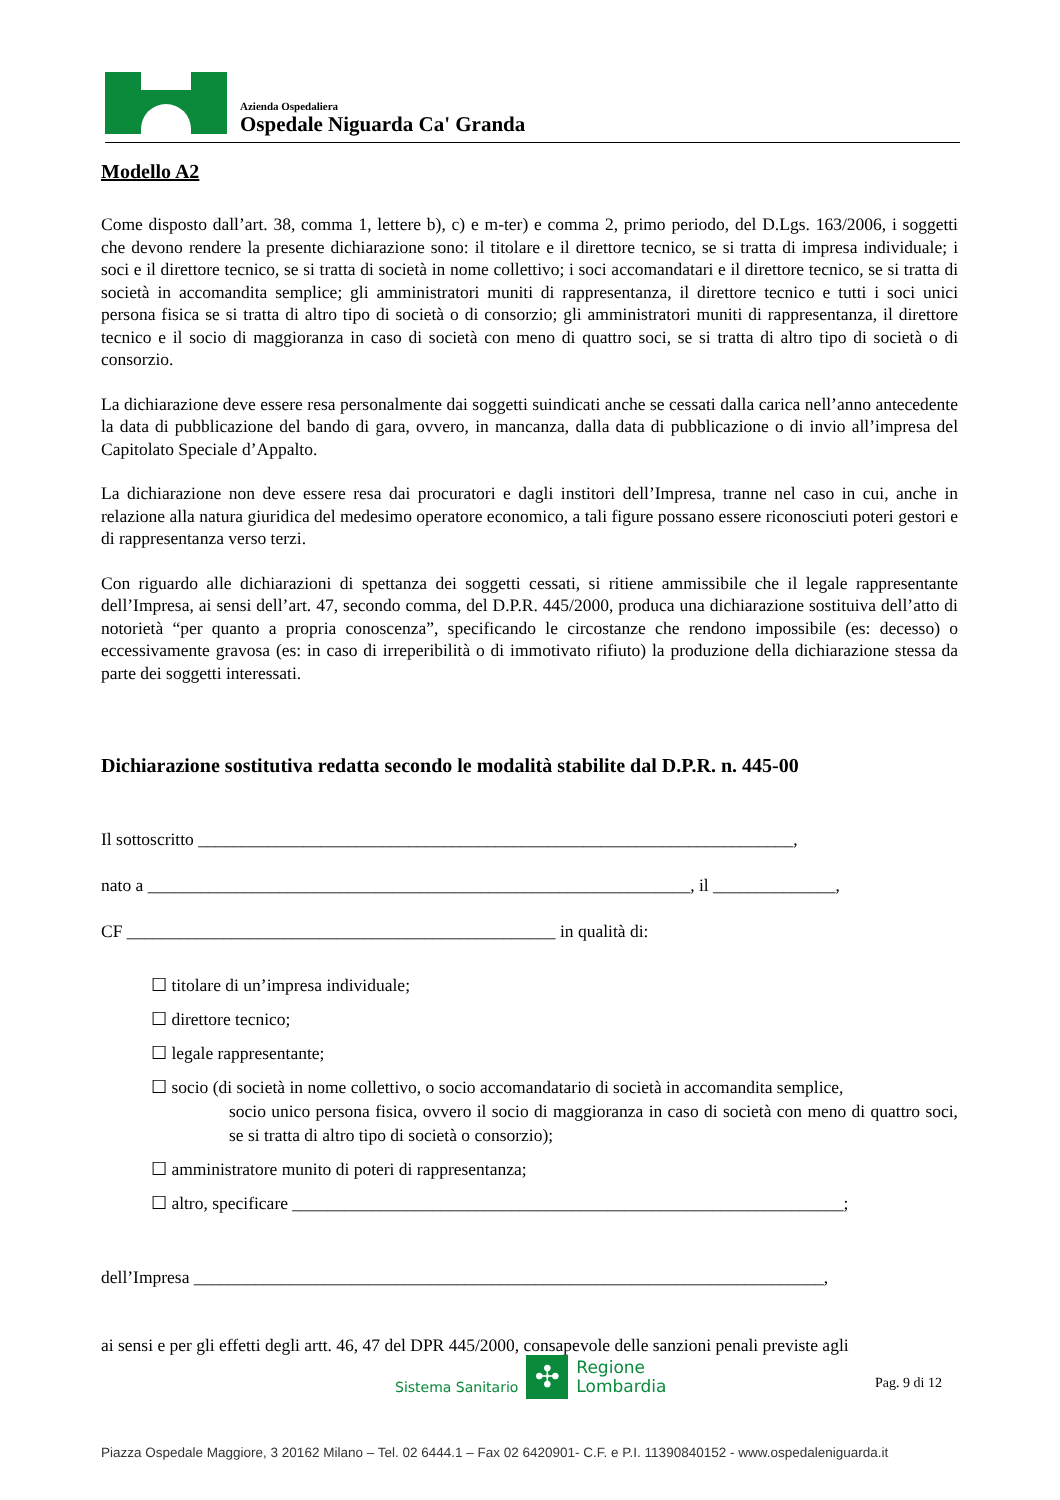Azienda Ospedaliera
Ospedale Niguarda Ca' Granda
Modello A2
Come disposto dall’art. 38, comma 1, lettere b), c) e m-ter) e comma 2, primo periodo, del D.Lgs. 163/2006, i soggetti che devono rendere la presente dichiarazione sono: il titolare e il direttore tecnico, se si tratta di impresa individuale; i soci e il direttore tecnico, se si tratta di società in nome collettivo; i soci accomandatari e il direttore tecnico, se si tratta di società in accomandita semplice; gli amministratori muniti di rappresentanza, il direttore tecnico e tutti i soci unici persona fisica se si tratta di altro tipo di società o di consorzio; gli amministratori muniti di rappresentanza, il direttore tecnico e il socio di maggioranza in caso di società con meno di quattro soci, se si tratta di altro tipo di società o di consorzio.
La dichiarazione deve essere resa personalmente dai soggetti suindicati anche se cessati dalla carica nell’anno antecedente la data di pubblicazione del bando di gara, ovvero, in mancanza, dalla data di pubblicazione o di invio all’impresa del Capitolato Speciale d’Appalto.
La dichiarazione non deve essere resa dai procuratori e dagli institori dell’Impresa, tranne nel caso in cui, anche in relazione alla natura giuridica del medesimo operatore economico, a tali figure possano essere riconosciuti poteri gestori e di rappresentanza verso terzi.
Con riguardo alle dichiarazioni di spettanza dei soggetti cessati, si ritiene ammissibile che il legale rappresentante dell’Impresa, ai sensi dell’art. 47, secondo comma, del D.P.R. 445/2000, produca una dichiarazione sostituiva dell’atto di notorietà “per quanto a propria conoscenza”, specificando le circostanze che rendono impossibile (es: decesso) o eccessivamente gravosa (es: in caso di irreperibilità o di immotivato rifiuto) la produzione della dichiarazione stessa da parte dei soggetti interessati.
Dichiarazione sostitutiva redatta secondo le modalità stabilite dal D.P.R. n. 445-00
Il sottoscritto ____________________________________________________________________,
nato a ______________________________________________________________, il ______________,
CF _________________________________________________ in qualità di:
☐ titolare di un’impresa individuale;
☐ direttore tecnico;
☐ legale rappresentante;
☐ socio (di società in nome collettivo, o socio accomandatario di società in accomandita semplice,
socio unico persona fisica, ovvero il socio di maggioranza in caso di società con meno di quattro soci, se si tratta di altro tipo di società o consorzio);
☐ amministratore munito di poteri di rappresentanza;
☐ altro, specificare _______________________________________________________________;
dell’Impresa ________________________________________________________________________,
ai sensi e per gli effetti degli artt. 46, 47 del DPR 445/2000, consapevole delle sanzioni penali previste agli
Sistema Sanitario
✣
Regione
Lombardia
Pag. 9 di 12
Piazza Ospedale Maggiore, 3 20162 Milano – Tel. 02 6444.1 – Fax 02 6420901- C.F. e P.I. 11390840152 - www.ospedaleniguarda.it